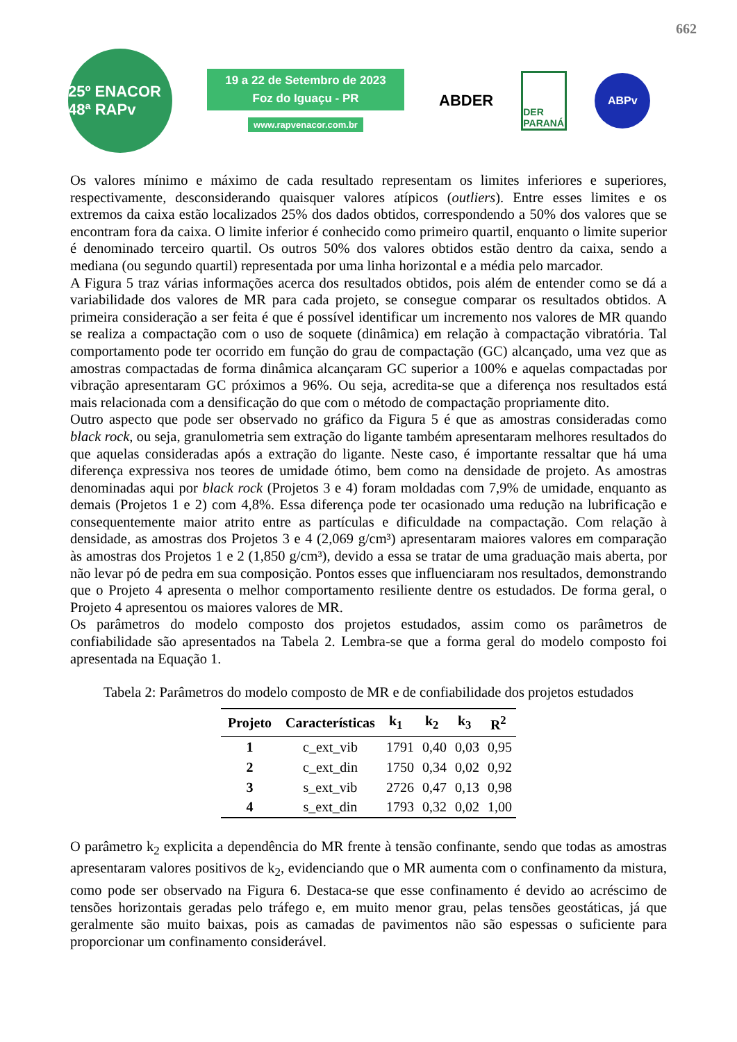662
25º ENACOR 48ª RAPv
19 a 22 de Setembro de 2023
Foz do Iguaçu - PR
www.rapvenacor.com.br
ABDER
DER PARANÁ
ABPv
Os valores mínimo e máximo de cada resultado representam os limites inferiores e superiores, respectivamente, desconsiderando quaisquer valores atípicos (outliers). Entre esses limites e os extremos da caixa estão localizados 25% dos dados obtidos, correspondendo a 50% dos valores que se encontram fora da caixa. O limite inferior é conhecido como primeiro quartil, enquanto o limite superior é denominado terceiro quartil. Os outros 50% dos valores obtidos estão dentro da caixa, sendo a mediana (ou segundo quartil) representada por uma linha horizontal e a média pelo marcador.
A Figura 5 traz várias informações acerca dos resultados obtidos, pois além de entender como se dá a variabilidade dos valores de MR para cada projeto, se consegue comparar os resultados obtidos. A primeira consideração a ser feita é que é possível identificar um incremento nos valores de MR quando se realiza a compactação com o uso de soquete (dinâmica) em relação à compactação vibratória. Tal comportamento pode ter ocorrido em função do grau de compactação (GC) alcançado, uma vez que as amostras compactadas de forma dinâmica alcançaram GC superior a 100% e aquelas compactadas por vibração apresentaram GC próximos a 96%. Ou seja, acredita-se que a diferença nos resultados está mais relacionada com a densificação do que com o método de compactação propriamente dito.
Outro aspecto que pode ser observado no gráfico da Figura 5 é que as amostras consideradas como black rock, ou seja, granulometria sem extração do ligante também apresentaram melhores resultados do que aquelas consideradas após a extração do ligante. Neste caso, é importante ressaltar que há uma diferença expressiva nos teores de umidade ótimo, bem como na densidade de projeto. As amostras denominadas aqui por black rock (Projetos 3 e 4) foram moldadas com 7,9% de umidade, enquanto as demais (Projetos 1 e 2) com 4,8%. Essa diferença pode ter ocasionado uma redução na lubrificação e consequentemente maior atrito entre as partículas e dificuldade na compactação. Com relação à densidade, as amostras dos Projetos 3 e 4 (2,069 g/cm³) apresentaram maiores valores em comparação às amostras dos Projetos 1 e 2 (1,850 g/cm³), devido a essa se tratar de uma graduação mais aberta, por não levar pó de pedra em sua composição. Pontos esses que influenciaram nos resultados, demonstrando que o Projeto 4 apresenta o melhor comportamento resiliente dentre os estudados. De forma geral, o Projeto 4 apresentou os maiores valores de MR.
Os parâmetros do modelo composto dos projetos estudados, assim como os parâmetros de confiabilidade são apresentados na Tabela 2. Lembra-se que a forma geral do modelo composto foi apresentada na Equação 1.
Tabela 2: Parâmetros do modelo composto de MR e de confiabilidade dos projetos estudados
| Projeto | Características | k<sub>1</sub> | k<sub>2</sub> | k<sub>3</sub> | R<sup>2</sup> |
| --- | --- | --- | --- | --- | --- |
| 1 | c_ext_vib | 1791 | 0,40 | 0,03 | 0,95 |
| 2 | c_ext_din | 1750 | 0,34 | 0,02 | 0,92 |
| 3 | s_ext_vib | 2726 | 0,47 | 0,13 | 0,98 |
| 4 | s_ext_din | 1793 | 0,32 | 0,02 | 1,00 |
O parâmetro k<sub>2</sub> explicita a dependência do MR frente à tensão confinante, sendo que todas as amostras apresentaram valores positivos de k<sub>2</sub>, evidenciando que o MR aumenta com o confinamento da mistura, como pode ser observado na Figura 6. Destaca-se que esse confinamento é devido ao acréscimo de tensões horizontais geradas pelo tráfego e, em muito menor grau, pelas tensões geostáticas, já que geralmente são muito baixas, pois as camadas de pavimentos não são espessas o suficiente para proporcionar um confinamento considerável.